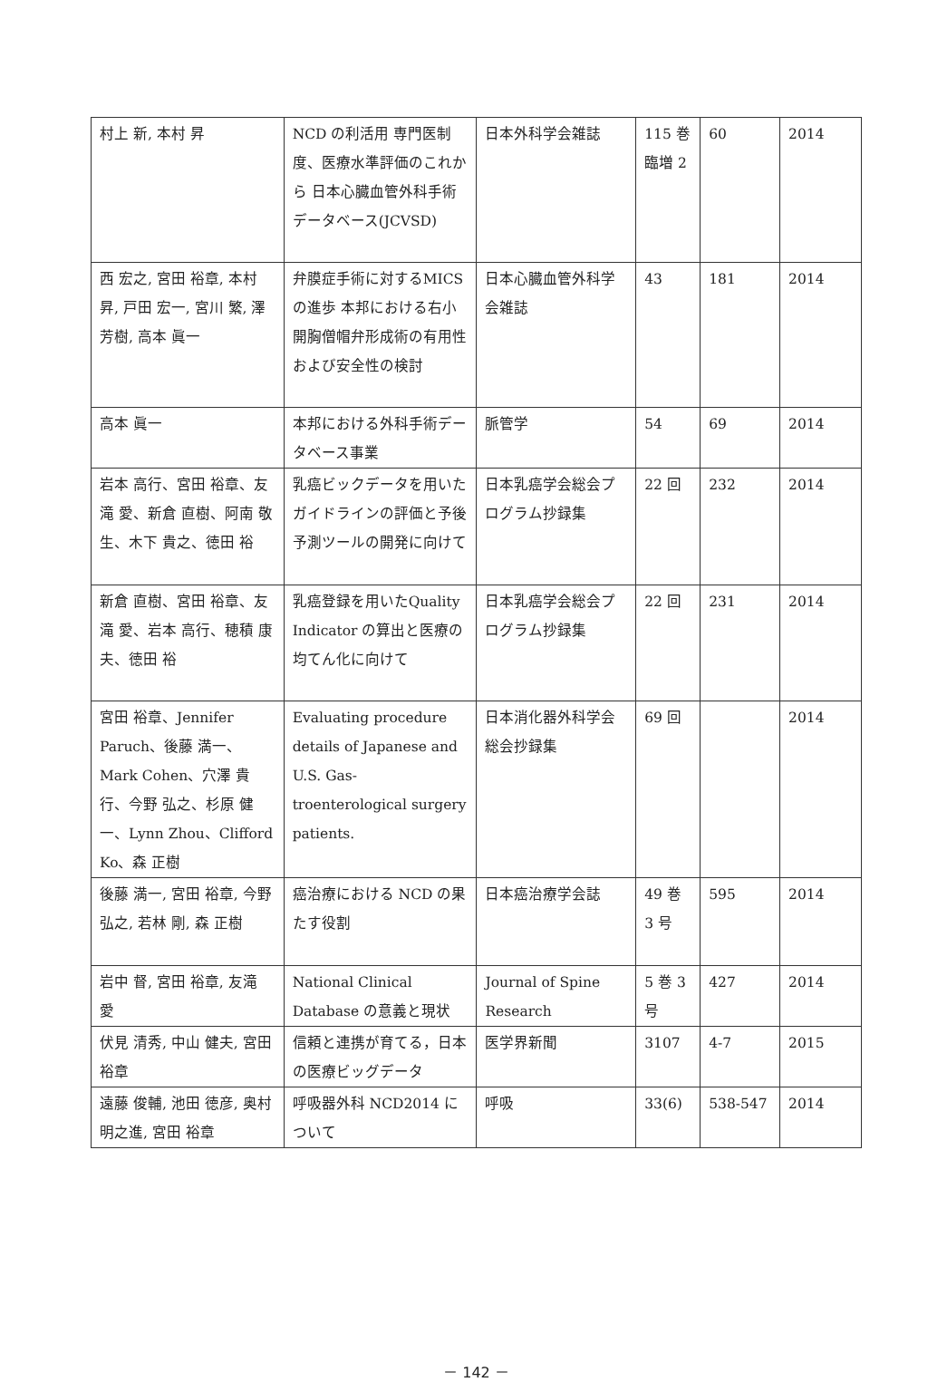| 村上 新, 本村 昇 | NCD の利活用 専門医制度、医療水準評価のこれから 日本心臓血管外科手術データベース(JCVSD) | 日本外科学会雑誌 | 115 巻臨増 2 | 60 | 2014 |
| 西 宏之, 宮田 裕章, 本村 昇, 戸田 宏一, 宮川 繁, 澤 芳樹, 高本 眞一 | 弁膜症手術に対するMICS の進歩 本邦における右小開胸僧帽弁形成術の有用性および安全性の検討 | 日本心臓血管外科学会雑誌 | 43 | 181 | 2014 |
| 高本 眞一 | 本邦における外科手術データベース事業 | 脈管学 | 54 | 69 | 2014 |
| 岩本 高行、宮田 裕章、友滝 愛、新倉 直樹、阿南 敬生、木下 貴之、徳田 裕 | 乳癌ビックデータを用いたガイドラインの評価と予後予測ツールの開発に向けて | 日本乳癌学会総会プログラム抄録集 | 22 回 | 232 | 2014 |
| 新倉 直樹、宮田 裕章、友滝 愛、岩本 高行、穂積 康夫、徳田 裕 | 乳癌登録を用いたQuality Indicator の算出と医療の均てん化に向けて | 日本乳癌学会総会プログラム抄録集 | 22 回 | 231 | 2014 |
| 宮田 裕章、Jennifer Paruch、後藤 満一、Mark Cohen、穴澤 貴行、今野 弘之、杉原 健一、Lynn Zhou、Clifford Ko、森 正樹 | Evaluating procedure details of Japanese and U.S. Gas-troenterological surgery patients. | 日本消化器外科学会総会抄録集 | 69 回 | | 2014 |
| 後藤 満一, 宮田 裕章, 今野 弘之, 若林 剛, 森 正樹 | 癌治療における NCD の果たす役割 | 日本癌治療学会誌 | 49 巻 3 号 | 595 | 2014 |
| 岩中 督, 宮田 裕章, 友滝 愛 | National Clinical Database の意義と現状 | Journal of Spine Research | 5 巻 3 号 | 427 | 2014 |
| 伏見 清秀, 中山 健夫, 宮田 裕章 | 信頼と連携が育てる，日本の医療ビッグデータ | 医学界新聞 | 3107 | 4-7 | 2015 |
| 遠藤 俊輔, 池田 徳彦, 奥村 明之進, 宮田 裕章 | 呼吸器外科 NCD2014 について | 呼吸 | 33(6) | 538-547 | 2014 |
－ 142 －